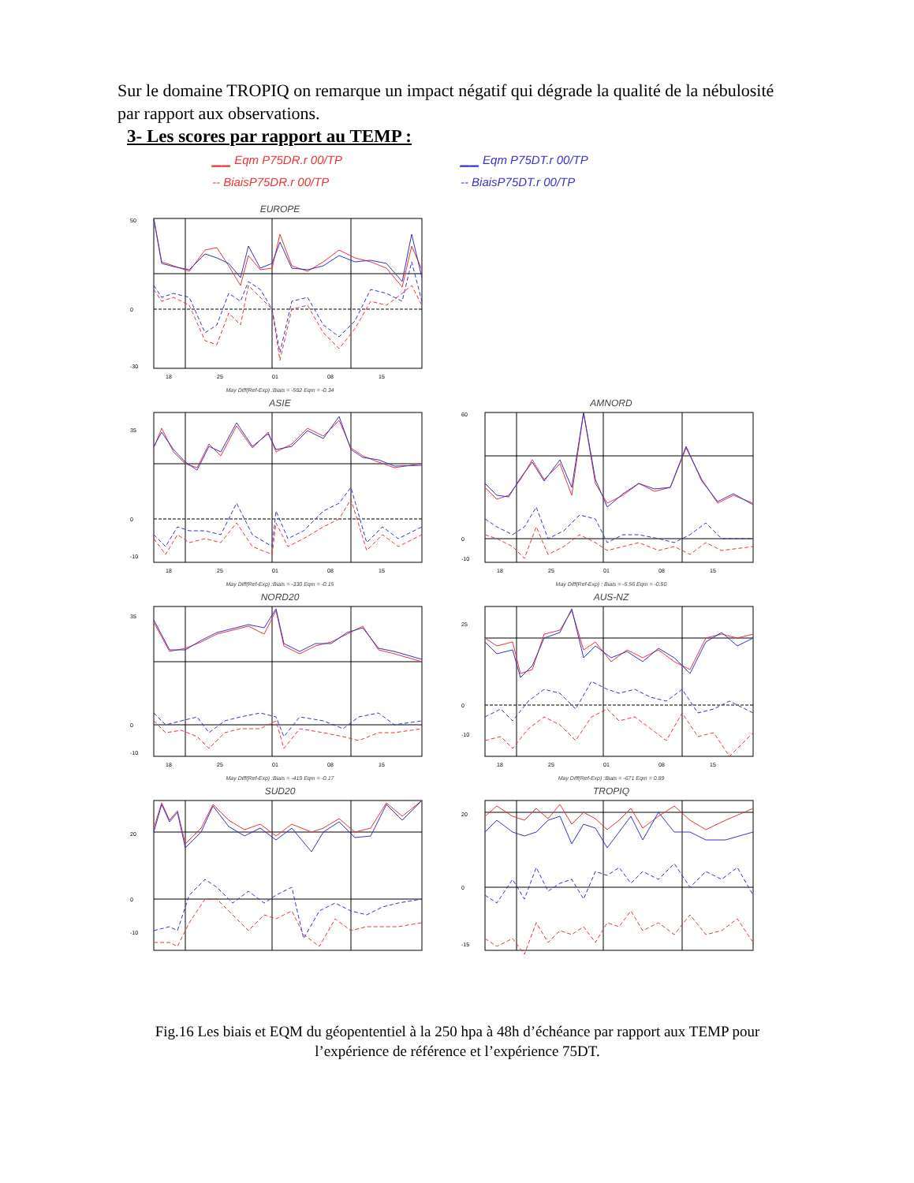Sur le domaine TROPIQ on remarque un impact négatif qui dégrade la qualité de la nébulosité par rapport aux observations.
3- Les scores par rapport au TEMP :
▁▁ Eqm P75DR.r 00/TP
-- BiaisP75DR.r 00/TP
▁▁ Eqm P75DT.r 00/TP
-- BiaisP75DT.r 00/TP
EUROPE
50
0
-30
18
25
01
08
15
May Diff(Ref-Exp) :Biais = -582 Eqm = -0.34
ASIE
35
0
-10
18
25
01
08
15
May Diff(Ref-Exp) :Biais = -330 Eqm = -0.15
AMNORD
60
0
-10
18
25
01
08
15
May Diff(Ref-Exp) : Biais = -5.56 Eqm = -0.50
NORD20
35
0
-10
18
25
01
08
15
May Diff(Ref-Exp) :Biais = -419 Eqm = -0.17
AUS-NZ
25
0
-10
18
25
01
08
15
May Diff(Ref-Exp) :Biais = -671 Eqm = 0.89
SUD20
20
0
-10
TROPIQ
20
0
-15
Fig.16 Les biais et EQM du géopententiel à la 250 hpa à 48h d’échéance par rapport aux TEMP pour l’expérience de référence et l’expérience 75DT.